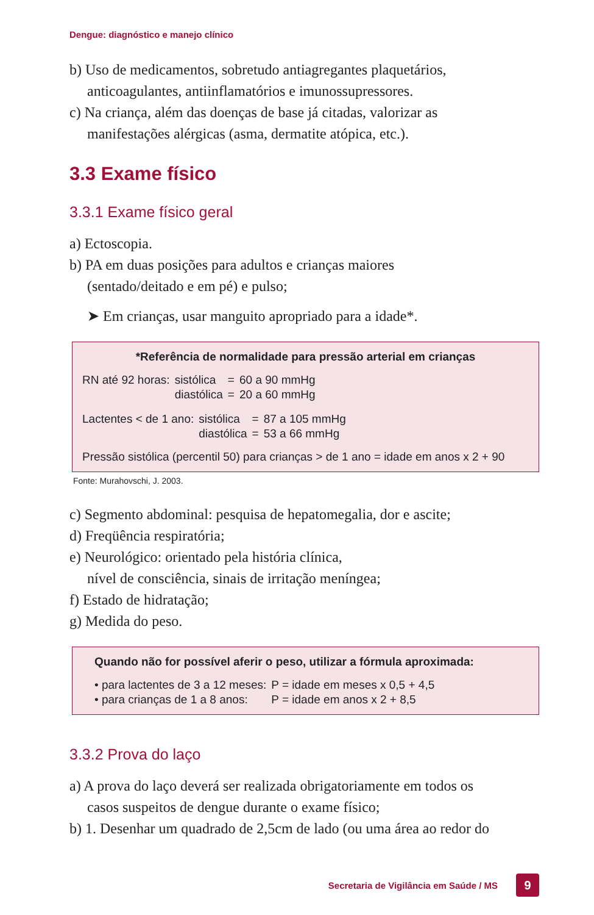Dengue: diagnóstico e manejo clínico
b) Uso de medicamentos, sobretudo antiagregantes plaquetários,
anticoagulantes, antiinflamatórios e imunossupressores.
c) Na criança, além das doenças de base já citadas, valorizar as
manifestações alérgicas (asma, dermatite atópica, etc.).
3.3 Exame físico
3.3.1 Exame físico geral
a) Ectoscopia.
b) PA em duas posições para adultos e crianças maiores
(sentado/deitado e em pé) e pulso;
➤ Em crianças, usar manguito apropriado para a idade*.
*Referência de normalidade para pressão arterial em crianças
| RN até 92 horas: | sistólica | = | 60 a 90 mmHg |
| | diastólica | = | 20 a 60 mmHg |
| Lactentes < de 1 ano: | sistólica | = | 87 a 105 mmHg |
| | diastólica | = | 53 a 66 mmHg |
Pressão sistólica (percentil 50) para crianças > de 1 ano = idade em anos x 2 + 90
Fonte: Murahovschi, J. 2003.
c) Segmento abdominal: pesquisa de hepatomegalia, dor e ascite;
d) Freqüência respiratória;
e) Neurológico: orientado pela história clínica,
nível de consciência, sinais de irritação meníngea;
f) Estado de hidratação;
g) Medida do peso.
Quando não for possível aferir o peso, utilizar a fórmula aproximada:
| • para lactentes de 3 a 12 meses: | P = idade em meses x 0,5 + 4,5 |
| • para crianças de 1 a 8 anos: | P = idade em anos x 2 + 8,5 |
3.3.2 Prova do laço
a) A prova do laço deverá ser realizada obrigatoriamente em todos os
casos suspeitos de dengue durante o exame físico;
b) 1. Desenhar um quadrado de 2,5cm de lado (ou uma área ao redor do
Secretaria de Vigilância em Saúde / MS 9